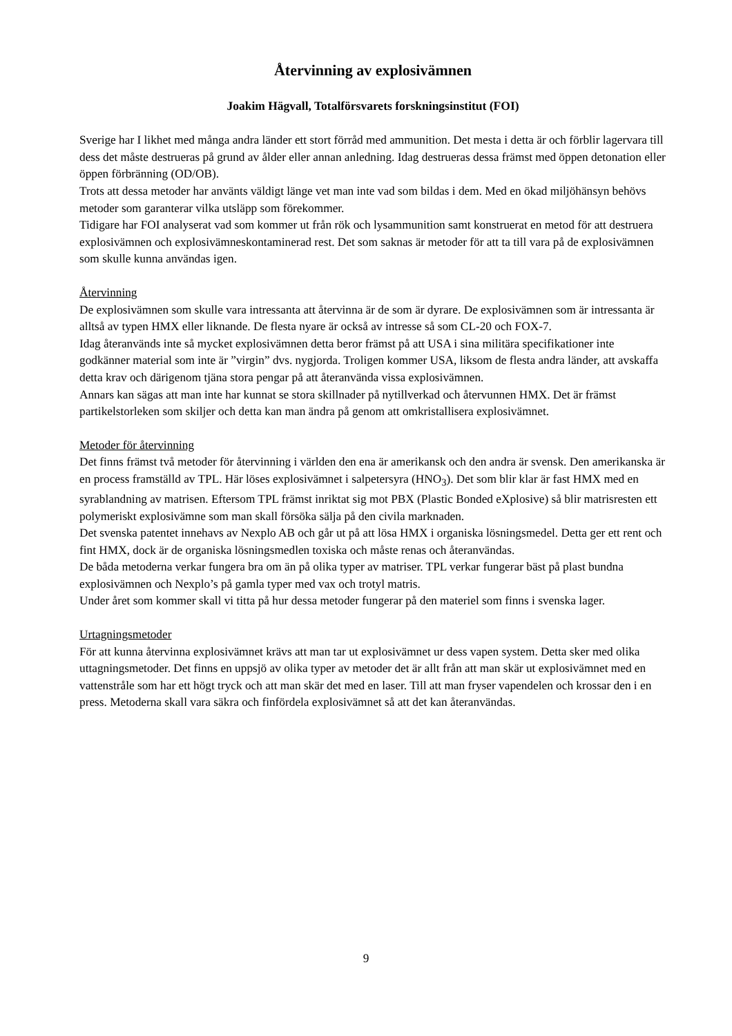Återvinning av explosivämnen
Joakim Hägvall, Totalförsvarets forskningsinstitut (FOI)
Sverige har I likhet med många andra länder ett stort förråd med ammunition. Det mesta i detta är och förblir lagervara till dess det måste destrueras på grund av ålder eller annan anledning. Idag destrueras dessa främst med öppen detonation eller öppen förbränning (OD/OB).
Trots att dessa metoder har använts väldigt länge vet man inte vad som bildas i dem. Med en ökad miljöhänsyn behövs metoder som garanterar vilka utsläpp som förekommer.
Tidigare har FOI analyserat vad som kommer ut från rök och lysammunition samt konstruerat en metod för att destruera explosivämnen och explosivämneskontaminerad rest. Det som saknas är metoder för att ta till vara på de explosivämnen som skulle kunna användas igen.
Återvinning
De explosivämnen som skulle vara intressanta att återvinna är de som är dyrare. De explosivämnen som är intressanta är alltså av typen HMX eller liknande. De flesta nyare är också av intresse så som CL-20 och FOX-7.
Idag återanvänds inte så mycket explosivämnen detta beror främst på att USA i sina militära specifikationer inte godkänner material som inte är ”virgin” dvs. nygjorda. Troligen kommer USA, liksom de flesta andra länder, att avskaffa detta krav och därigenom tjäna stora pengar på att återanvända vissa explosivämnen.
Annars kan sägas att man inte har kunnat se stora skillnader på nytillverkad och återvunnen HMX. Det är främst partikelstorleken som skiljer och detta kan man ändra på genom att omkristallisera explosivämnet.
Metoder för återvinning
Det finns främst två metoder för återvinning i världen den ena är amerikansk och den andra är svensk. Den amerikanska är en process framställd av TPL. Här löses explosivämnet i salpetersyra (HNO<sub>3</sub>). Det som blir klar är fast HMX med en syrablandning av matrisen. Eftersom TPL främst inriktat sig mot PBX (Plastic Bonded eXplosive) så blir matrisresten ett polymeriskt explosivämne som man skall försöka sälja på den civila marknaden.
Det svenska patentet innehavs av Nexplo AB och går ut på att lösa HMX i organiska lösningsmedel. Detta ger ett rent och fint HMX, dock är de organiska lösningsmedlen toxiska och måste renas och återanvändas.
De båda metoderna verkar fungera bra om än på olika typer av matriser. TPL verkar fungerar bäst på plast bundna explosivämnen och Nexplo’s på gamla typer med vax och trotyl matris.
Under året som kommer skall vi titta på hur dessa metoder fungerar på den materiel som finns i svenska lager.
Urtagningsmetoder
För att kunna återvinna explosivämnet krävs att man tar ut explosivämnet ur dess vapen system. Detta sker med olika uttagningsmetoder. Det finns en uppsjö av olika typer av metoder det är allt från att man skär ut explosivämnet med en vattenstråle som har ett högt tryck och att man skär det med en laser. Till att man fryser vapendelen och krossar den i en press. Metoderna skall vara säkra och finfördela explosivämnet så att det kan återanvändas.
9